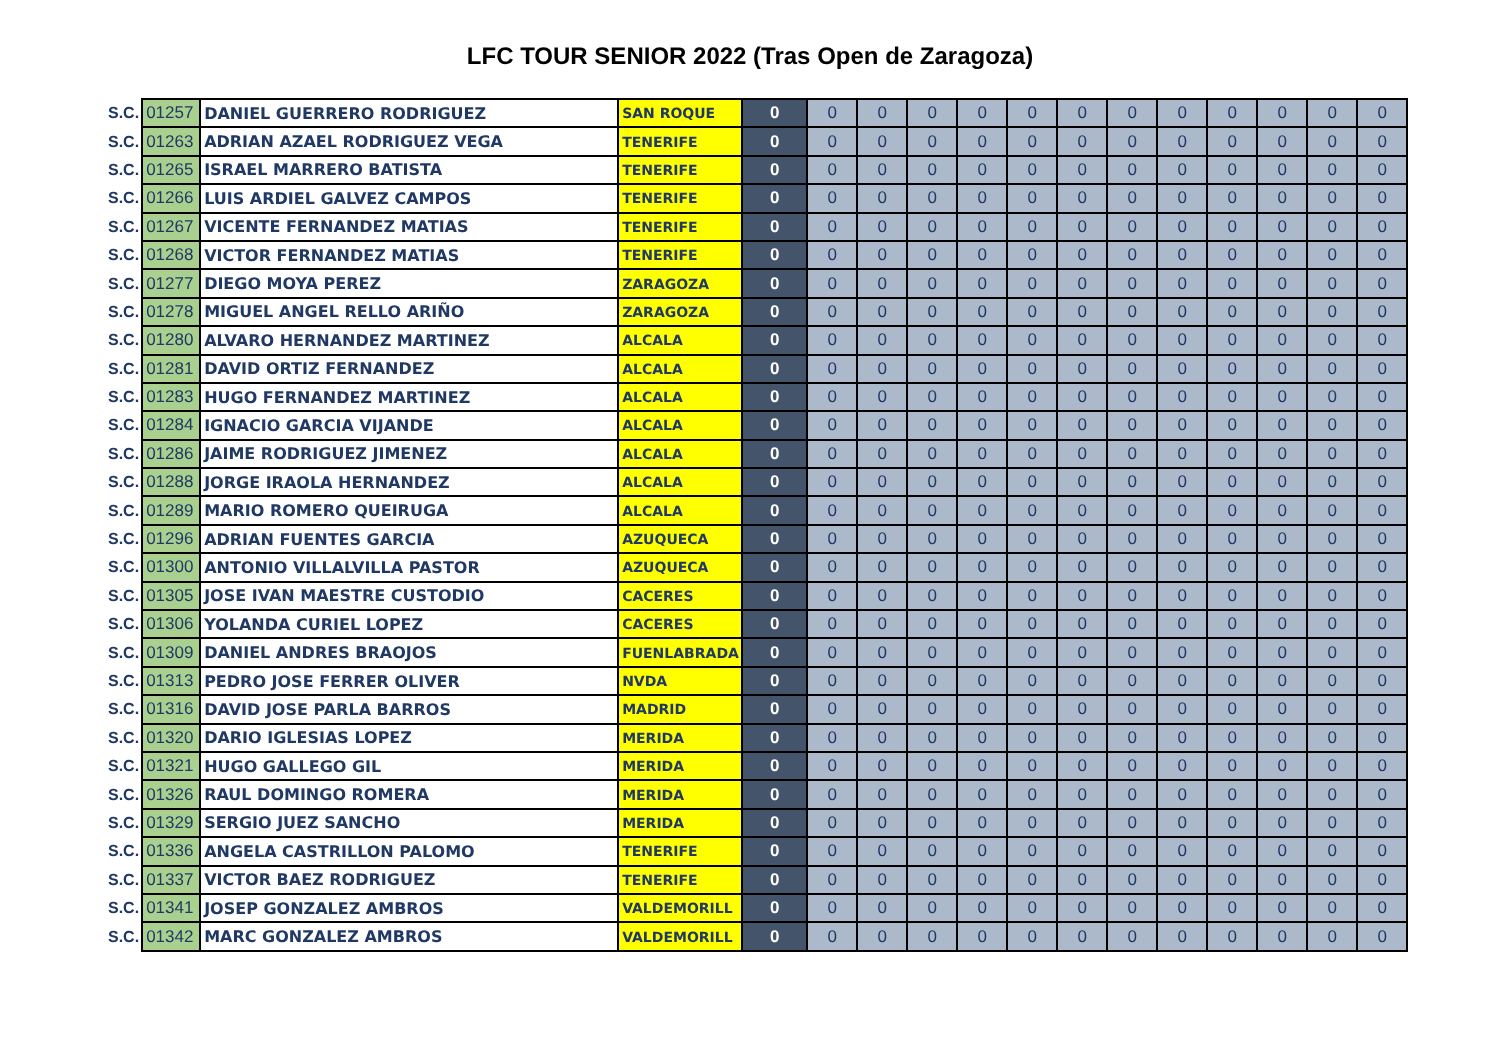LFC TOUR SENIOR 2022 (Tras Open de Zaragoza)
| S.C. | 01257 | DANIEL GUERRERO RODRIGUEZ | SAN ROQUE | 0 | 0 | 0 | 0 | 0 | 0 | 0 | 0 | 0 | 0 | 0 | 0 | 0 |
| S.C. | 01263 | ADRIAN AZAEL RODRIGUEZ VEGA | TENERIFE | 0 | 0 | 0 | 0 | 0 | 0 | 0 | 0 | 0 | 0 | 0 | 0 | 0 |
| S.C. | 01265 | ISRAEL MARRERO BATISTA | TENERIFE | 0 | 0 | 0 | 0 | 0 | 0 | 0 | 0 | 0 | 0 | 0 | 0 | 0 |
| S.C. | 01266 | LUIS ARDIEL GALVEZ CAMPOS | TENERIFE | 0 | 0 | 0 | 0 | 0 | 0 | 0 | 0 | 0 | 0 | 0 | 0 | 0 |
| S.C. | 01267 | VICENTE FERNANDEZ MATIAS | TENERIFE | 0 | 0 | 0 | 0 | 0 | 0 | 0 | 0 | 0 | 0 | 0 | 0 | 0 |
| S.C. | 01268 | VICTOR FERNANDEZ MATIAS | TENERIFE | 0 | 0 | 0 | 0 | 0 | 0 | 0 | 0 | 0 | 0 | 0 | 0 | 0 |
| S.C. | 01277 | DIEGO MOYA PEREZ | ZARAGOZA | 0 | 0 | 0 | 0 | 0 | 0 | 0 | 0 | 0 | 0 | 0 | 0 | 0 |
| S.C. | 01278 | MIGUEL ANGEL RELLO ARIÑO | ZARAGOZA | 0 | 0 | 0 | 0 | 0 | 0 | 0 | 0 | 0 | 0 | 0 | 0 | 0 |
| S.C. | 01280 | ALVARO HERNANDEZ MARTINEZ | ALCALA | 0 | 0 | 0 | 0 | 0 | 0 | 0 | 0 | 0 | 0 | 0 | 0 | 0 |
| S.C. | 01281 | DAVID ORTIZ FERNANDEZ | ALCALA | 0 | 0 | 0 | 0 | 0 | 0 | 0 | 0 | 0 | 0 | 0 | 0 | 0 |
| S.C. | 01283 | HUGO FERNANDEZ MARTINEZ | ALCALA | 0 | 0 | 0 | 0 | 0 | 0 | 0 | 0 | 0 | 0 | 0 | 0 | 0 |
| S.C. | 01284 | IGNACIO GARCIA VIJANDE | ALCALA | 0 | 0 | 0 | 0 | 0 | 0 | 0 | 0 | 0 | 0 | 0 | 0 | 0 |
| S.C. | 01286 | JAIME RODRIGUEZ JIMENEZ | ALCALA | 0 | 0 | 0 | 0 | 0 | 0 | 0 | 0 | 0 | 0 | 0 | 0 | 0 |
| S.C. | 01288 | JORGE IRAOLA HERNANDEZ | ALCALA | 0 | 0 | 0 | 0 | 0 | 0 | 0 | 0 | 0 | 0 | 0 | 0 | 0 |
| S.C. | 01289 | MARIO ROMERO QUEIRUGA | ALCALA | 0 | 0 | 0 | 0 | 0 | 0 | 0 | 0 | 0 | 0 | 0 | 0 | 0 |
| S.C. | 01296 | ADRIAN FUENTES GARCIA | AZUQUECA | 0 | 0 | 0 | 0 | 0 | 0 | 0 | 0 | 0 | 0 | 0 | 0 | 0 |
| S.C. | 01300 | ANTONIO VILLALVILLA PASTOR | AZUQUECA | 0 | 0 | 0 | 0 | 0 | 0 | 0 | 0 | 0 | 0 | 0 | 0 | 0 |
| S.C. | 01305 | JOSE IVAN MAESTRE CUSTODIO | CACERES | 0 | 0 | 0 | 0 | 0 | 0 | 0 | 0 | 0 | 0 | 0 | 0 | 0 |
| S.C. | 01306 | YOLANDA CURIEL LOPEZ | CACERES | 0 | 0 | 0 | 0 | 0 | 0 | 0 | 0 | 0 | 0 | 0 | 0 | 0 |
| S.C. | 01309 | DANIEL ANDRES BRAOJOS | FUENLABRADA | 0 | 0 | 0 | 0 | 0 | 0 | 0 | 0 | 0 | 0 | 0 | 0 | 0 |
| S.C. | 01313 | PEDRO JOSE FERRER OLIVER | NVDA | 0 | 0 | 0 | 0 | 0 | 0 | 0 | 0 | 0 | 0 | 0 | 0 | 0 |
| S.C. | 01316 | DAVID JOSE PARLA BARROS | MADRID | 0 | 0 | 0 | 0 | 0 | 0 | 0 | 0 | 0 | 0 | 0 | 0 | 0 |
| S.C. | 01320 | DARIO IGLESIAS LOPEZ | MERIDA | 0 | 0 | 0 | 0 | 0 | 0 | 0 | 0 | 0 | 0 | 0 | 0 | 0 |
| S.C. | 01321 | HUGO GALLEGO GIL | MERIDA | 0 | 0 | 0 | 0 | 0 | 0 | 0 | 0 | 0 | 0 | 0 | 0 | 0 |
| S.C. | 01326 | RAUL DOMINGO ROMERA | MERIDA | 0 | 0 | 0 | 0 | 0 | 0 | 0 | 0 | 0 | 0 | 0 | 0 | 0 |
| S.C. | 01329 | SERGIO JUEZ SANCHO | MERIDA | 0 | 0 | 0 | 0 | 0 | 0 | 0 | 0 | 0 | 0 | 0 | 0 | 0 |
| S.C. | 01336 | ANGELA CASTRILLON PALOMO | TENERIFE | 0 | 0 | 0 | 0 | 0 | 0 | 0 | 0 | 0 | 0 | 0 | 0 | 0 |
| S.C. | 01337 | VICTOR BAEZ RODRIGUEZ | TENERIFE | 0 | 0 | 0 | 0 | 0 | 0 | 0 | 0 | 0 | 0 | 0 | 0 | 0 |
| S.C. | 01341 | JOSEP GONZALEZ AMBROS | VALDEMORILL | 0 | 0 | 0 | 0 | 0 | 0 | 0 | 0 | 0 | 0 | 0 | 0 | 0 |
| S.C. | 01342 | MARC GONZALEZ AMBROS | VALDEMORILL | 0 | 0 | 0 | 0 | 0 | 0 | 0 | 0 | 0 | 0 | 0 | 0 | 0 |